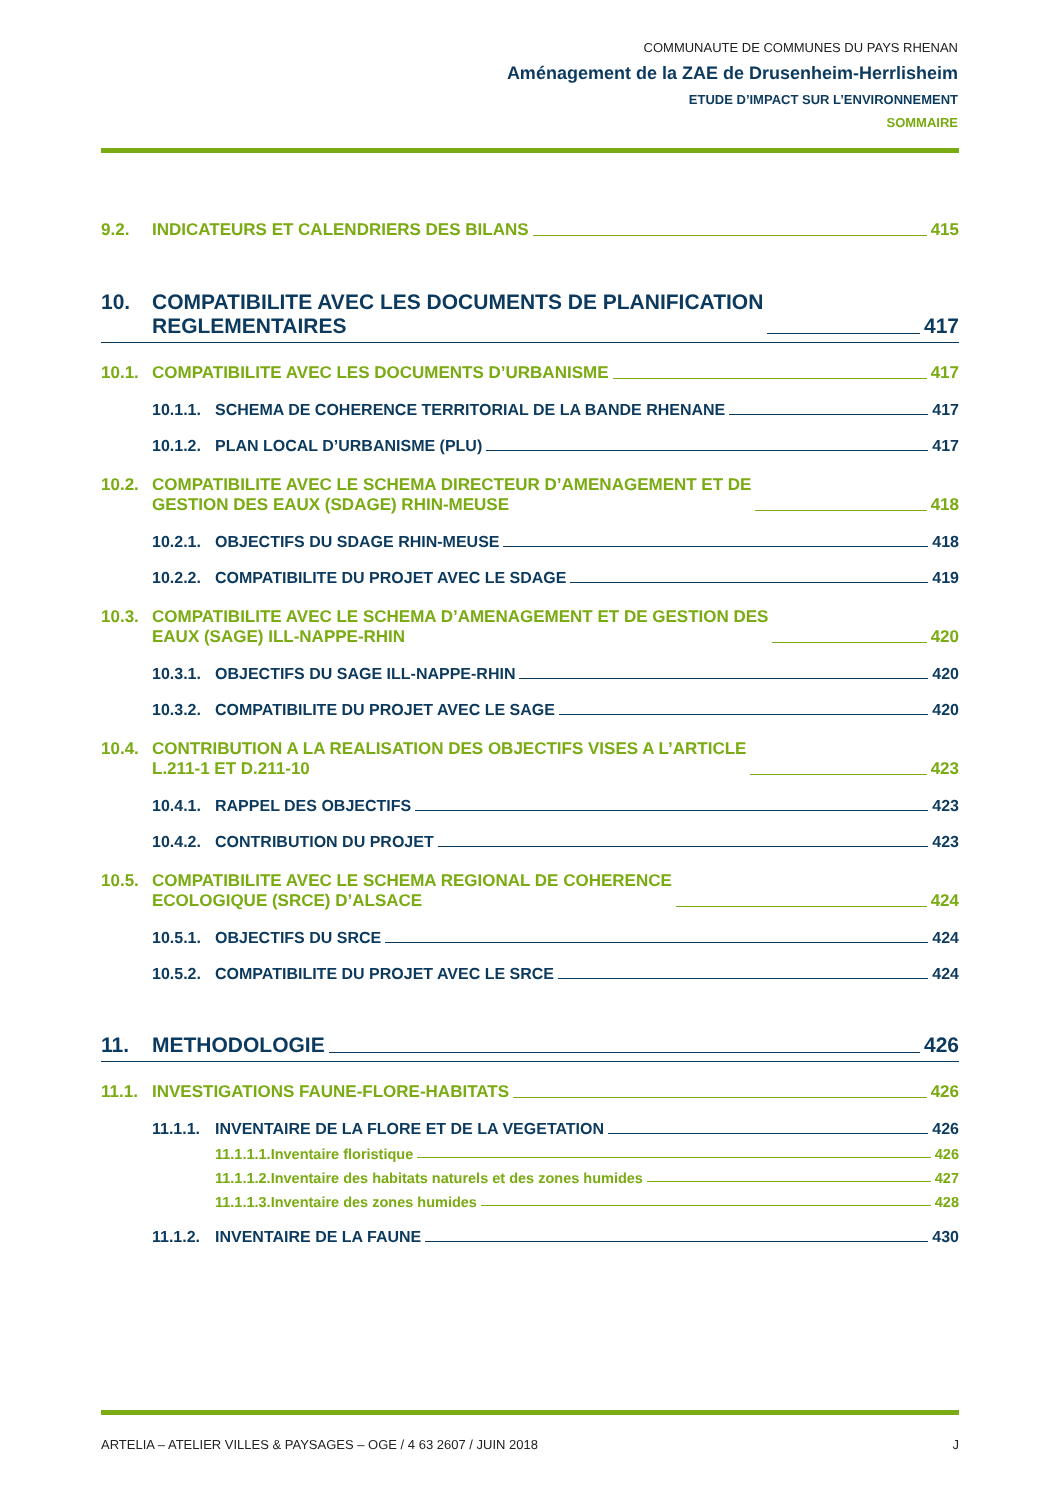COMMUNAUTE DE COMMUNES DU PAYS RHENAN
Aménagement de la ZAE de Drusenheim-Herrlisheim
ETUDE D’IMPACT SUR L’ENVIRONNEMENT
SOMMAIRE
9.2. INDICATEURS ET CALENDRIERS DES BILANS 415
10. COMPATIBILITE AVEC LES DOCUMENTS DE PLANIFICATION
REGLEMENTAIRES 417
10.1. COMPATIBILITE AVEC LES DOCUMENTS D’URBANISME 417
10.1.1. SCHEMA DE COHERENCE TERRITORIAL DE LA BANDE RHENANE 417
10.1.2. PLAN LOCAL D’URBANISME (PLU) 417
10.2. COMPATIBILITE AVEC LE SCHEMA DIRECTEUR D’AMENAGEMENT ET DE
GESTION DES EAUX (SDAGE) RHIN-MEUSE 418
10.2.1. OBJECTIFS DU SDAGE RHIN-MEUSE 418
10.2.2. COMPATIBILITE DU PROJET AVEC LE SDAGE 419
10.3. COMPATIBILITE AVEC LE SCHEMA D’AMENAGEMENT ET DE GESTION DES
EAUX (SAGE) ILL-NAPPE-RHIN 420
10.3.1. OBJECTIFS DU SAGE ILL-NAPPE-RHIN 420
10.3.2. COMPATIBILITE DU PROJET AVEC LE SAGE 420
10.4. CONTRIBUTION A LA REALISATION DES OBJECTIFS VISES A L’ARTICLE
L.211-1 ET D.211-10 423
10.4.1. RAPPEL DES OBJECTIFS 423
10.4.2. CONTRIBUTION DU PROJET 423
10.5. COMPATIBILITE AVEC LE SCHEMA REGIONAL DE COHERENCE
ECOLOGIQUE (SRCE) D’ALSACE 424
10.5.1. OBJECTIFS DU SRCE 424
10.5.2. COMPATIBILITE DU PROJET AVEC LE SRCE 424
11. METHODOLOGIE 426
11.1. INVESTIGATIONS FAUNE-FLORE-HABITATS 426
11.1.1. INVENTAIRE DE LA FLORE ET DE LA VEGETATION 426
11.1.1.1.Inventaire floristique 426
11.1.1.2.Inventaire des habitats naturels et des zones humides 427
11.1.1.3.Inventaire des zones humides 428
11.1.2. INVENTAIRE DE LA FAUNE 430
ARTELIA – ATELIER VILLES & PAYSAGES – OGE / 4 63 2607 / JUIN 2018 J